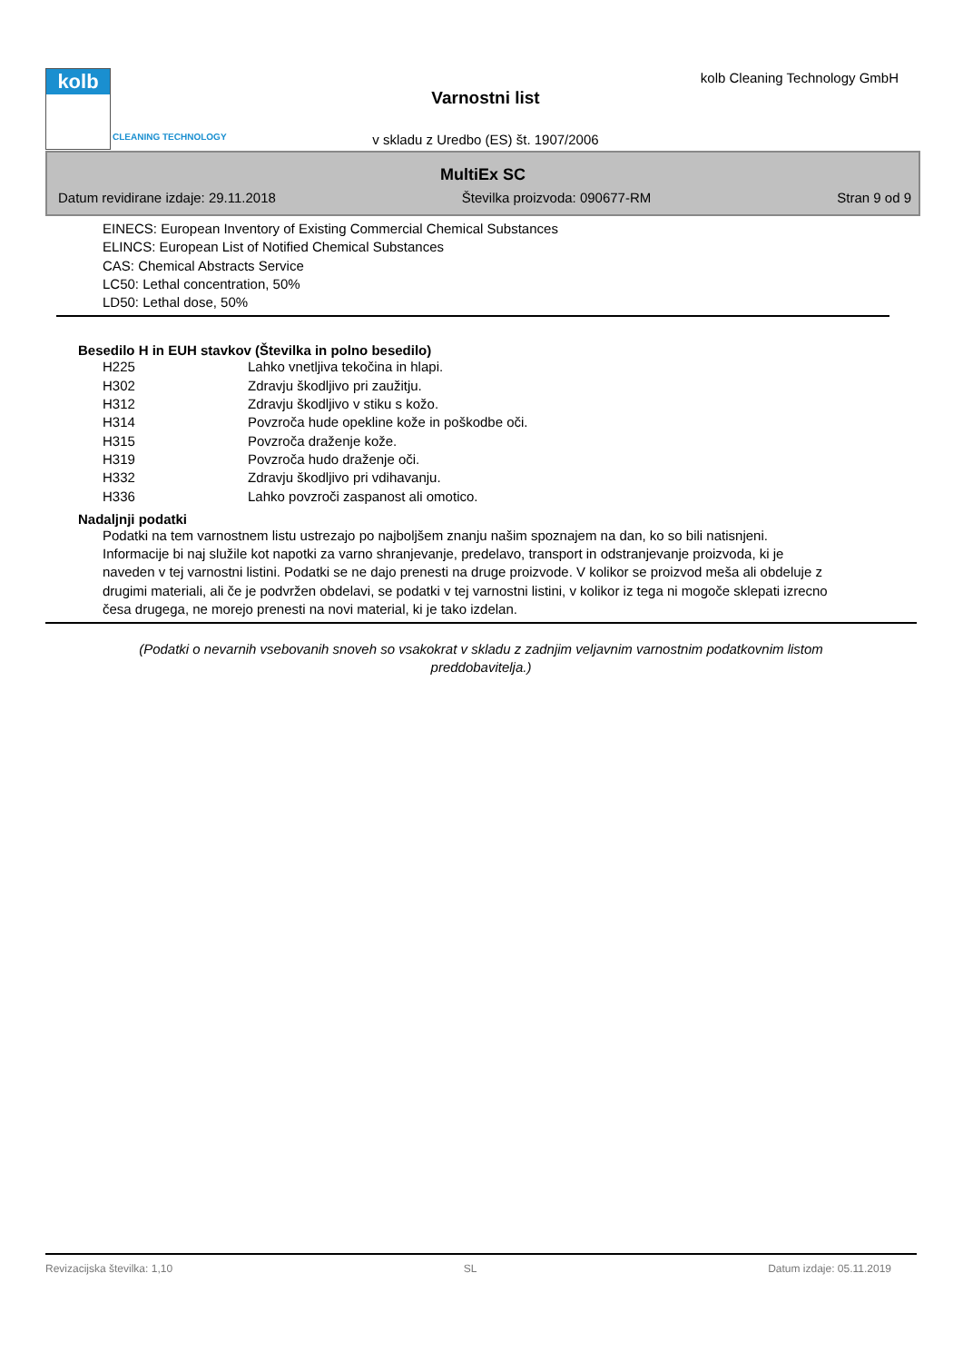kolb
CLEANING TECHNOLOGY
kolb Cleaning Technology GmbH
Varnostni list
v skladu z Uredbo (ES) št. 1907/2006
MultiEx SC
Datum revidirane izdaje: 29.11.2018 Številka proizvoda: 090677-RM Stran 9 od 9
EINECS: European Inventory of Existing Commercial Chemical Substances
ELINCS: European List of Notified Chemical Substances
CAS: Chemical Abstracts Service
LC50: Lethal concentration, 50%
LD50: Lethal dose, 50%
Besedilo H in EUH stavkov (Številka in polno besedilo)
| H225 | Lahko vnetljiva tekočina in hlapi. |
| H302 | Zdravju škodljivo pri zaužitju. |
| H312 | Zdravju škodljivo v stiku s kožo. |
| H314 | Povzroča hude opekline kože in poškodbe oči. |
| H315 | Povzroča draženje kože. |
| H319 | Povzroča hudo draženje oči. |
| H332 | Zdravju škodljivo pri vdihavanju. |
| H336 | Lahko povzroči zaspanost ali omotico. |
Nadaljnji podatki
Podatki na tem varnostnem listu ustrezajo po najboljšem znanju našim spoznajem na dan, ko so bili natisnjeni. Informacije bi naj služile kot napotki za varno shranjevanje, predelavo, transport in odstranjevanje proizvoda, ki je naveden v tej varnostni listini. Podatki se ne dajo prenesti na druge proizvode. V kolikor se proizvod meša ali obdeluje z drugimi materiali, ali če je podvržen obdelavi, se podatki v tej varnostni listini, v kolikor iz tega ni mogoče sklepati izrecno česa drugega, ne morejo prenesti na novi material, ki je tako izdelan.
(Podatki o nevarnih vsebovanih snoveh so vsakokrat v skladu z zadnjim veljavnim varnostnim podatkovnim listom preddobavitelja.)
Revizacijska številka: 1,10 SL Datum izdaje: 05.11.2019